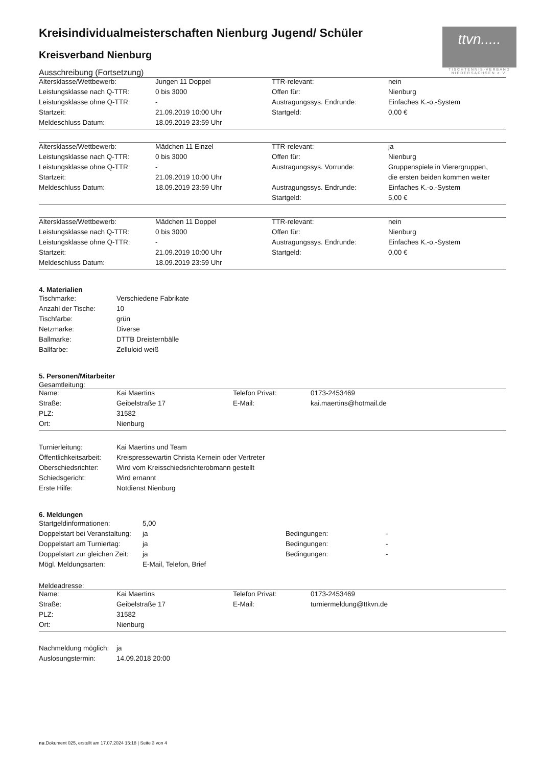ttvn.....
TISCHTENNIS-VERBAND NIEDERSACHSEN e.V.
Kreisindividualmeisterschaften Nienburg Jugend/ Schüler
Kreisverband Nienburg
Ausschreibung (Fortsetzung)
| Altersklasse/Wettbewerb: | Jungen 11 Doppel | TTR-relevant: | nein |
| Leistungsklasse nach Q-TTR: | 0 bis 3000 | Offen für: | Nienburg |
| Leistungsklasse ohne Q-TTR: | - | Austragungssys. Endrunde: | Einfaches K.-o.-System |
| Startzeit: | 21.09.2019 10:00 Uhr | Startgeld: | 0,00 € |
| Meldeschluss Datum: | 18.09.2019 23:59 Uhr | | |
| Altersklasse/Wettbewerb: | Mädchen 11 Einzel | TTR-relevant: | ja |
| Leistungsklasse nach Q-TTR: | 0 bis 3000 | Offen für: | Nienburg |
| Leistungsklasse ohne Q-TTR: | - | Austragungssys. Vorrunde: | Gruppenspiele in Vierergruppen, |
| Startzeit: | 21.09.2019 10:00 Uhr | | die ersten beiden kommen weiter |
| Meldeschluss Datum: | 18.09.2019 23:59 Uhr | Austragungssys. Endrunde: | Einfaches K.-o.-System |
| | | Startgeld: | 5,00 € |
| Altersklasse/Wettbewerb: | Mädchen 11 Doppel | TTR-relevant: | nein |
| Leistungsklasse nach Q-TTR: | 0 bis 3000 | Offen für: | Nienburg |
| Leistungsklasse ohne Q-TTR: | - | Austragungssys. Endrunde: | Einfaches K.-o.-System |
| Startzeit: | 21.09.2019 10:00 Uhr | Startgeld: | 0,00 € |
| Meldeschluss Datum: | 18.09.2019 23:59 Uhr | | |
4. Materialien
| Tischmarke: | Verschiedene Fabrikate |
| Anzahl der Tische: | 10 |
| Tischfarbe: | grün |
| Netzmarke: | Diverse |
| Ballmarke: | DTTB Dreisternbälle |
| Ballfarbe: | Zelluloid weiß |
5. Personen/Mitarbeiter
Gesamtleitung:
| Name: | Kai Maertins | Telefon Privat: | 0173-2453469 |
| Straße: | Geibelstraße 17 | E-Mail: | kai.maertins@hotmail.de |
| PLZ: | 31582 | | |
| Ort: | Nienburg | | |
| Turnierleitung: | Kai Maertins und Team |
| Öffentlichkeitsarbeit: | Kreispressewartin Christa Kernein oder Vertreter |
| Oberschiedsrichter: | Wird vom Kreisschiedsrichterobmann gestellt |
| Schiedsgericht: | Wird ernannt |
| Erste Hilfe: | Notdienst Nienburg |
6. Meldungen
| Startgeldinformationen: | 5,00 | | |
| Doppelstart bei Veranstaltung: | ja | Bedingungen: | - |
| Doppelstart am Turniertag: | ja | Bedingungen: | - |
| Doppelstart zur gleichen Zeit: | ja | Bedingungen: | - |
| Mögl. Meldungsarten: | E-Mail, Telefon, Brief | | |
Meldeadresse:
| Name: | Kai Maertins | Telefon Privat: | 0173-2453469 |
| Straße: | Geibelstraße 17 | E-Mail: | turniermeldung@ttkvn.de |
| PLZ: | 31582 | | |
| Ort: | Nienburg | | |
| Nachmeldung möglich: | ja |
| Auslosungstermin: | 14.09.2018 20:00 |
nu.Dokument 025, erstellt am 17.07.2024 15:18 | Seite 3 von 4